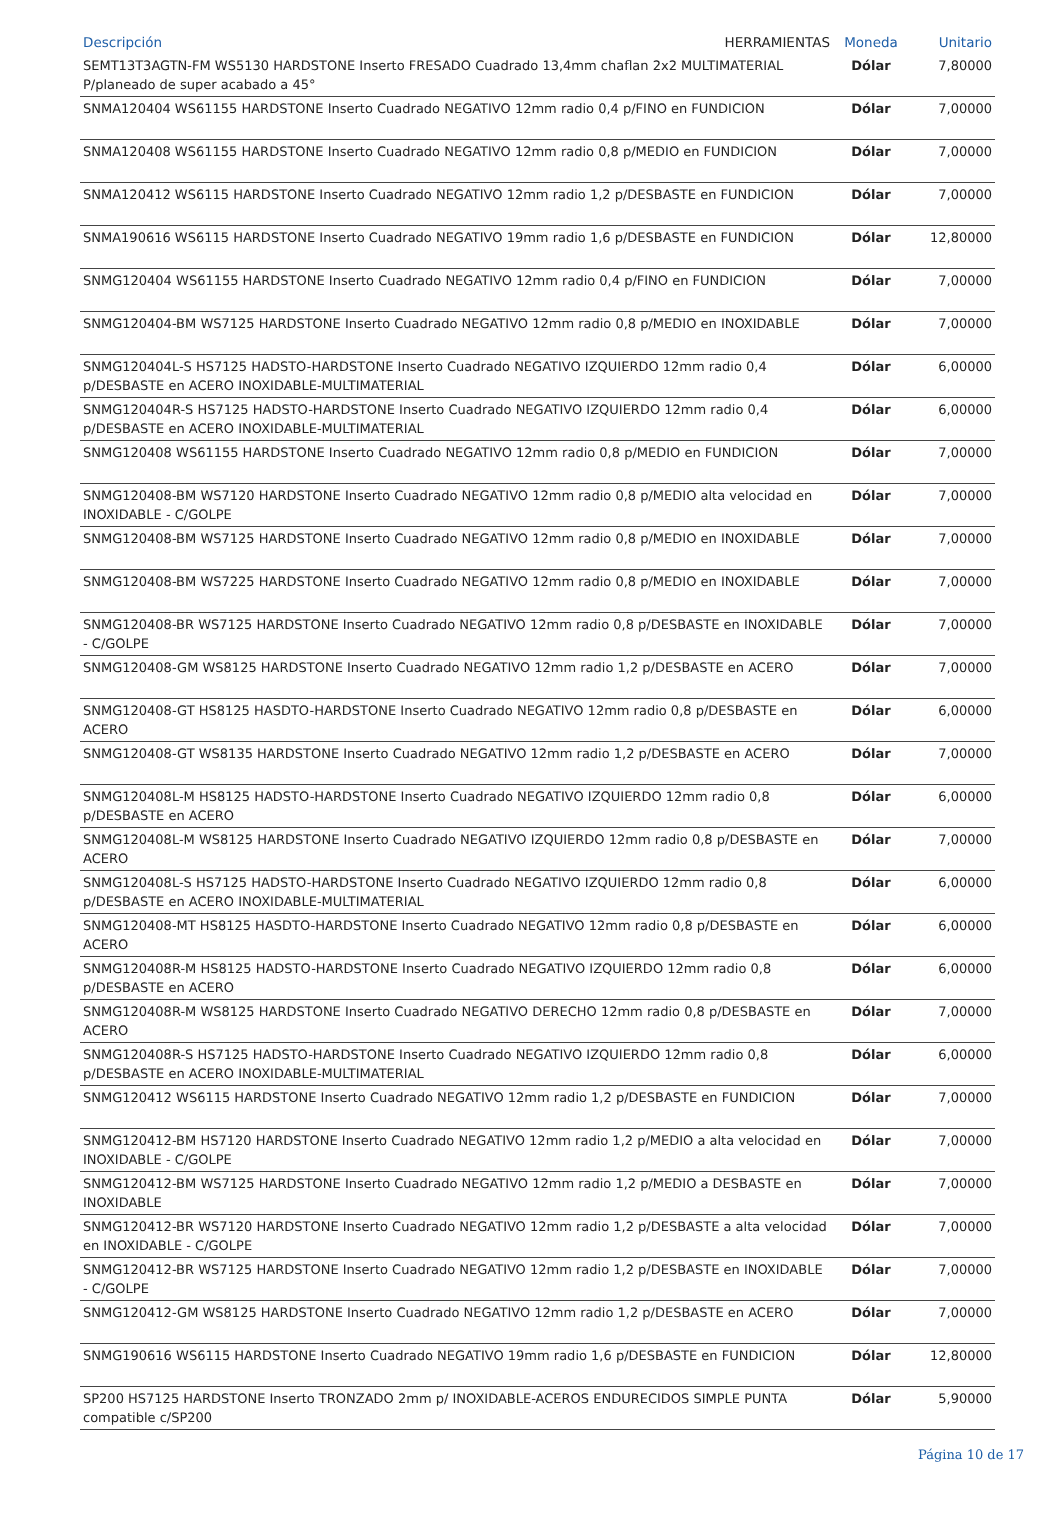| Descripción HERRAMIENTAS | Moneda | Unitario |
| --- | --- | --- |
| SEMT13T3AGTN-FM WS5130 HARDSTONE Inserto FRESADO Cuadrado 13,4mm chaflan 2x2 MULTIMATERIAL P/planeado de super acabado a 45° | Dólar | 7,80000 |
| SNMA120404 WS61155 HARDSTONE Inserto Cuadrado NEGATIVO 12mm radio 0,4 p/FINO en FUNDICION | Dólar | 7,00000 |
| SNMA120408 WS61155 HARDSTONE Inserto Cuadrado NEGATIVO 12mm radio 0,8 p/MEDIO en FUNDICION | Dólar | 7,00000 |
| SNMA120412 WS6115 HARDSTONE Inserto Cuadrado NEGATIVO 12mm radio 1,2 p/DESBASTE en FUNDICION | Dólar | 7,00000 |
| SNMA190616 WS6115 HARDSTONE Inserto Cuadrado NEGATIVO 19mm radio 1,6 p/DESBASTE en FUNDICION | Dólar | 12,80000 |
| SNMG120404 WS61155 HARDSTONE Inserto Cuadrado NEGATIVO 12mm radio 0,4 p/FINO en FUNDICION | Dólar | 7,00000 |
| SNMG120404-BM WS7125 HARDSTONE Inserto Cuadrado NEGATIVO 12mm radio 0,8 p/MEDIO en INOXIDABLE | Dólar | 7,00000 |
| SNMG120404L-S HS7125 HADSTO-HARDSTONE Inserto Cuadrado NEGATIVO IZQUIERDO 12mm radio 0,4 p/DESBASTE en ACERO INOXIDABLE-MULTIMATERIAL | Dólar | 6,00000 |
| SNMG120404R-S HS7125 HADSTO-HARDSTONE Inserto Cuadrado NEGATIVO IZQUIERDO 12mm radio 0,4 p/DESBASTE en ACERO INOXIDABLE-MULTIMATERIAL | Dólar | 6,00000 |
| SNMG120408 WS61155 HARDSTONE Inserto Cuadrado NEGATIVO 12mm radio 0,8 p/MEDIO en FUNDICION | Dólar | 7,00000 |
| SNMG120408-BM WS7120 HARDSTONE Inserto Cuadrado NEGATIVO 12mm radio 0,8 p/MEDIO alta velocidad en INOXIDABLE - C/GOLPE | Dólar | 7,00000 |
| SNMG120408-BM WS7125 HARDSTONE Inserto Cuadrado NEGATIVO 12mm radio 0,8 p/MEDIO en INOXIDABLE | Dólar | 7,00000 |
| SNMG120408-BM WS7225 HARDSTONE Inserto Cuadrado NEGATIVO 12mm radio 0,8 p/MEDIO en INOXIDABLE | Dólar | 7,00000 |
| SNMG120408-BR WS7125 HARDSTONE Inserto Cuadrado NEGATIVO 12mm radio 0,8 p/DESBASTE en INOXIDABLE - C/GOLPE | Dólar | 7,00000 |
| SNMG120408-GM WS8125 HARDSTONE Inserto Cuadrado NEGATIVO 12mm radio 1,2 p/DESBASTE en ACERO | Dólar | 7,00000 |
| SNMG120408-GT HS8125 HASDTO-HARDSTONE Inserto Cuadrado NEGATIVO 12mm radio 0,8 p/DESBASTE en ACERO | Dólar | 6,00000 |
| SNMG120408-GT WS8135 HARDSTONE Inserto Cuadrado NEGATIVO 12mm radio 1,2 p/DESBASTE en ACERO | Dólar | 7,00000 |
| SNMG120408L-M HS8125 HADSTO-HARDSTONE Inserto Cuadrado NEGATIVO IZQUIERDO 12mm radio 0,8 p/DESBASTE en ACERO | Dólar | 6,00000 |
| SNMG120408L-M WS8125 HARDSTONE Inserto Cuadrado NEGATIVO IZQUIERDO 12mm radio 0,8 p/DESBASTE en ACERO | Dólar | 7,00000 |
| SNMG120408L-S HS7125 HADSTO-HARDSTONE Inserto Cuadrado NEGATIVO IZQUIERDO 12mm radio 0,8 p/DESBASTE en ACERO INOXIDABLE-MULTIMATERIAL | Dólar | 6,00000 |
| SNMG120408-MT HS8125 HASDTO-HARDSTONE Inserto Cuadrado NEGATIVO 12mm radio 0,8 p/DESBASTE en ACERO | Dólar | 6,00000 |
| SNMG120408R-M HS8125 HADSTO-HARDSTONE Inserto Cuadrado NEGATIVO IZQUIERDO 12mm radio 0,8 p/DESBASTE en ACERO | Dólar | 6,00000 |
| SNMG120408R-M WS8125 HARDSTONE Inserto Cuadrado NEGATIVO DERECHO 12mm radio 0,8 p/DESBASTE en ACERO | Dólar | 7,00000 |
| SNMG120408R-S HS7125 HADSTO-HARDSTONE Inserto Cuadrado NEGATIVO IZQUIERDO 12mm radio 0,8 p/DESBASTE en ACERO INOXIDABLE-MULTIMATERIAL | Dólar | 6,00000 |
| SNMG120412 WS6115 HARDSTONE Inserto Cuadrado NEGATIVO 12mm radio 1,2 p/DESBASTE en FUNDICION | Dólar | 7,00000 |
| SNMG120412-BM HS7120 HARDSTONE Inserto Cuadrado NEGATIVO 12mm radio 1,2 p/MEDIO a alta velocidad en INOXIDABLE - C/GOLPE | Dólar | 7,00000 |
| SNMG120412-BM WS7125 HARDSTONE Inserto Cuadrado NEGATIVO 12mm radio 1,2 p/MEDIO a DESBASTE en INOXIDABLE | Dólar | 7,00000 |
| SNMG120412-BR WS7120 HARDSTONE Inserto Cuadrado NEGATIVO 12mm radio 1,2 p/DESBASTE a alta velocidad en INOXIDABLE - C/GOLPE | Dólar | 7,00000 |
| SNMG120412-BR WS7125 HARDSTONE Inserto Cuadrado NEGATIVO 12mm radio 1,2 p/DESBASTE en INOXIDABLE - C/GOLPE | Dólar | 7,00000 |
| SNMG120412-GM WS8125 HARDSTONE Inserto Cuadrado NEGATIVO 12mm radio 1,2 p/DESBASTE en ACERO | Dólar | 7,00000 |
| SNMG190616 WS6115 HARDSTONE Inserto Cuadrado NEGATIVO 19mm radio 1,6 p/DESBASTE en FUNDICION | Dólar | 12,80000 |
| SP200 HS7125 HARDSTONE Inserto TRONZADO 2mm p/ INOXIDABLE-ACEROS ENDURECIDOS SIMPLE PUNTA compatible c/SP200 | Dólar | 5,90000 |
Página 10 de 17